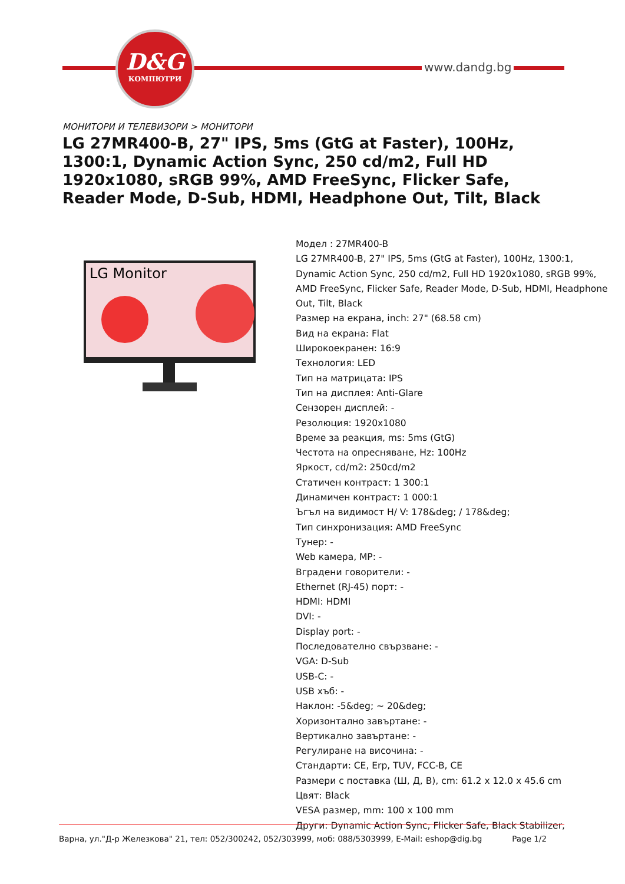D&G
КОМПЮТРИ
www.dandg.bg
МОНИТОРИ И ТЕЛЕВИЗОРИ > МОНИТОРИ
LG 27MR400-B, 27" IPS, 5ms (GtG at Faster), 100Hz, 1300:1, Dynamic Action Sync, 250 cd/m2, Full HD 1920x1080, sRGB 99%, AMD FreeSync, Flicker Safe, Reader Mode, D-Sub, HDMI, Headphone Out, Tilt, Black
LG Monitor
Модел : 27MR400-B
LG 27MR400-B, 27" IPS, 5ms (GtG at Faster), 100Hz, 1300:1, Dynamic Action Sync, 250 cd/m2, Full HD 1920x1080, sRGB 99%, AMD FreeSync, Flicker Safe, Reader Mode, D-Sub, HDMI, Headphone Out, Tilt, Black
Размер на екрана, inch: 27" (68.58 cm)
Вид на екрана: Flat
Широкоекранен: 16:9
Технология: LED
Тип на матрицата: IPS
Тип на дисплея: Anti-Glare
Сензорен дисплей: -
Резолюция: 1920x1080
Време за реакция, ms: 5ms (GtG)
Честота на опресняване, Hz: 100Hz
Яркост, cd/m2: 250cd/m2
Статичен контраст: 1 300:1
Динамичен контраст: 1 000:1
Ъгъл на видимост H/ V: 178&deg; / 178&deg;
Тип синхронизация: AMD FreeSync
Тунер: -
Web камера, MP: -
Вградени говорители: -
Ethernet (RJ-45) порт: -
HDMI: HDMI
DVI: -
Display port: -
Последователно свързване: -
VGA: D-Sub
USB-C: -
USB хъб: -
Наклон: -5&deg; ~ 20&deg;
Хоризонтално завъртане: -
Вертикално завъртане: -
Регулиране на височина: -
Стандарти: CE, Erp, TUV, FCC-B, CE
Размери с поставка (Ш, Д, В), cm: 61.2 x 12.0 x 45.6 cm
Цвят: Black
VESA размер, mm: 100 x 100 mm
Други: Dynamic Action Sync, Flicker Safe, Black Stabilizer,
Варна, ул."Д-р Железкова" 21, тел: 052/300242, 052/303999, моб: 088/5303999, E-Mail: eshop@dig.bg Page 1/2